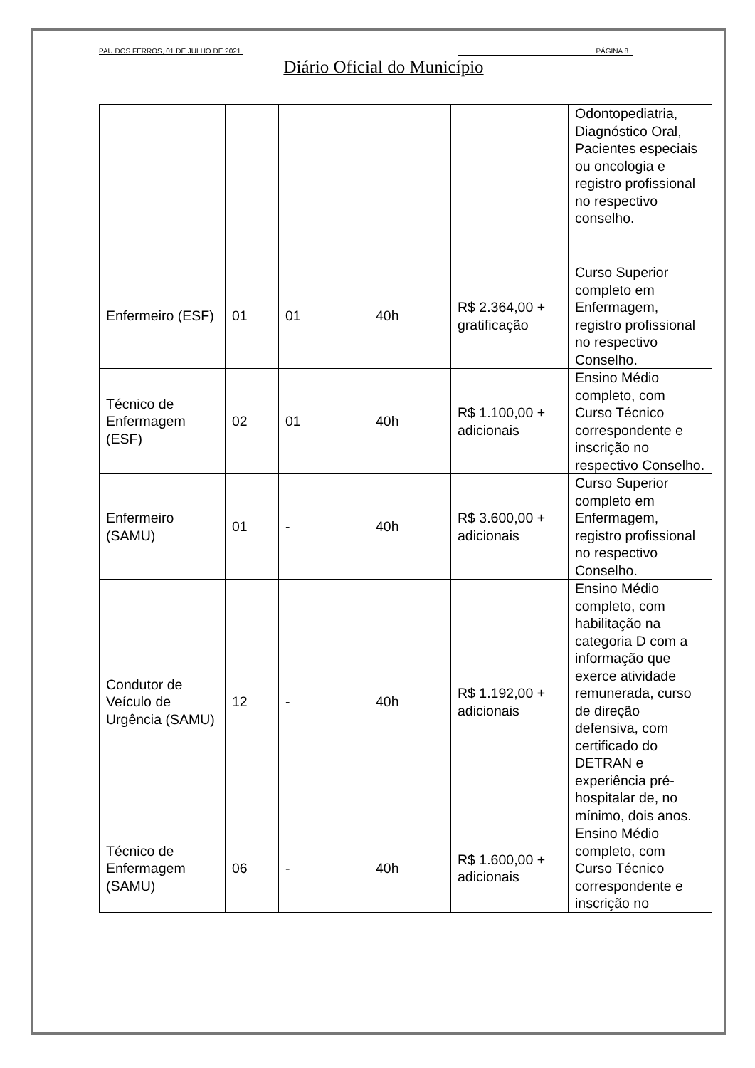PAU DOS FERROS, 01 DE JULHO DE 2021. PÁGINA 8
Diário Oficial do Município
| | | | | | Odontopediatria, Diagnóstico Oral, Pacientes especiais ou oncologia e registro profissional no respectivo conselho. |
| Enfermeiro (ESF) | 01 | 01 | 40h | R$ 2.364,00 + gratificação | Curso Superior completo em Enfermagem, registro profissional no respectivo Conselho. |
| Técnico de Enfermagem (ESF) | 02 | 01 | 40h | R$ 1.100,00 + adicionais | Ensino Médio completo, com Curso Técnico correspondente e inscrição no respectivo Conselho. |
| Enfermeiro (SAMU) | 01 | - | 40h | R$ 3.600,00 + adicionais | Curso Superior completo em Enfermagem, registro profissional no respectivo Conselho. |
| Condutor de Veículo de Urgência (SAMU) | 12 | - | 40h | R$ 1.192,00 + adicionais | Ensino Médio completo, com habilitação na categoria D com a informação que exerce atividade remunerada, curso de direção defensiva, com certificado do DETRAN e experiência pré-hospitalar de, no mínimo, dois anos. |
| Técnico de Enfermagem (SAMU) | 06 | - | 40h | R$ 1.600,00 + adicionais | Ensino Médio completo, com Curso Técnico correspondente e inscrição no |